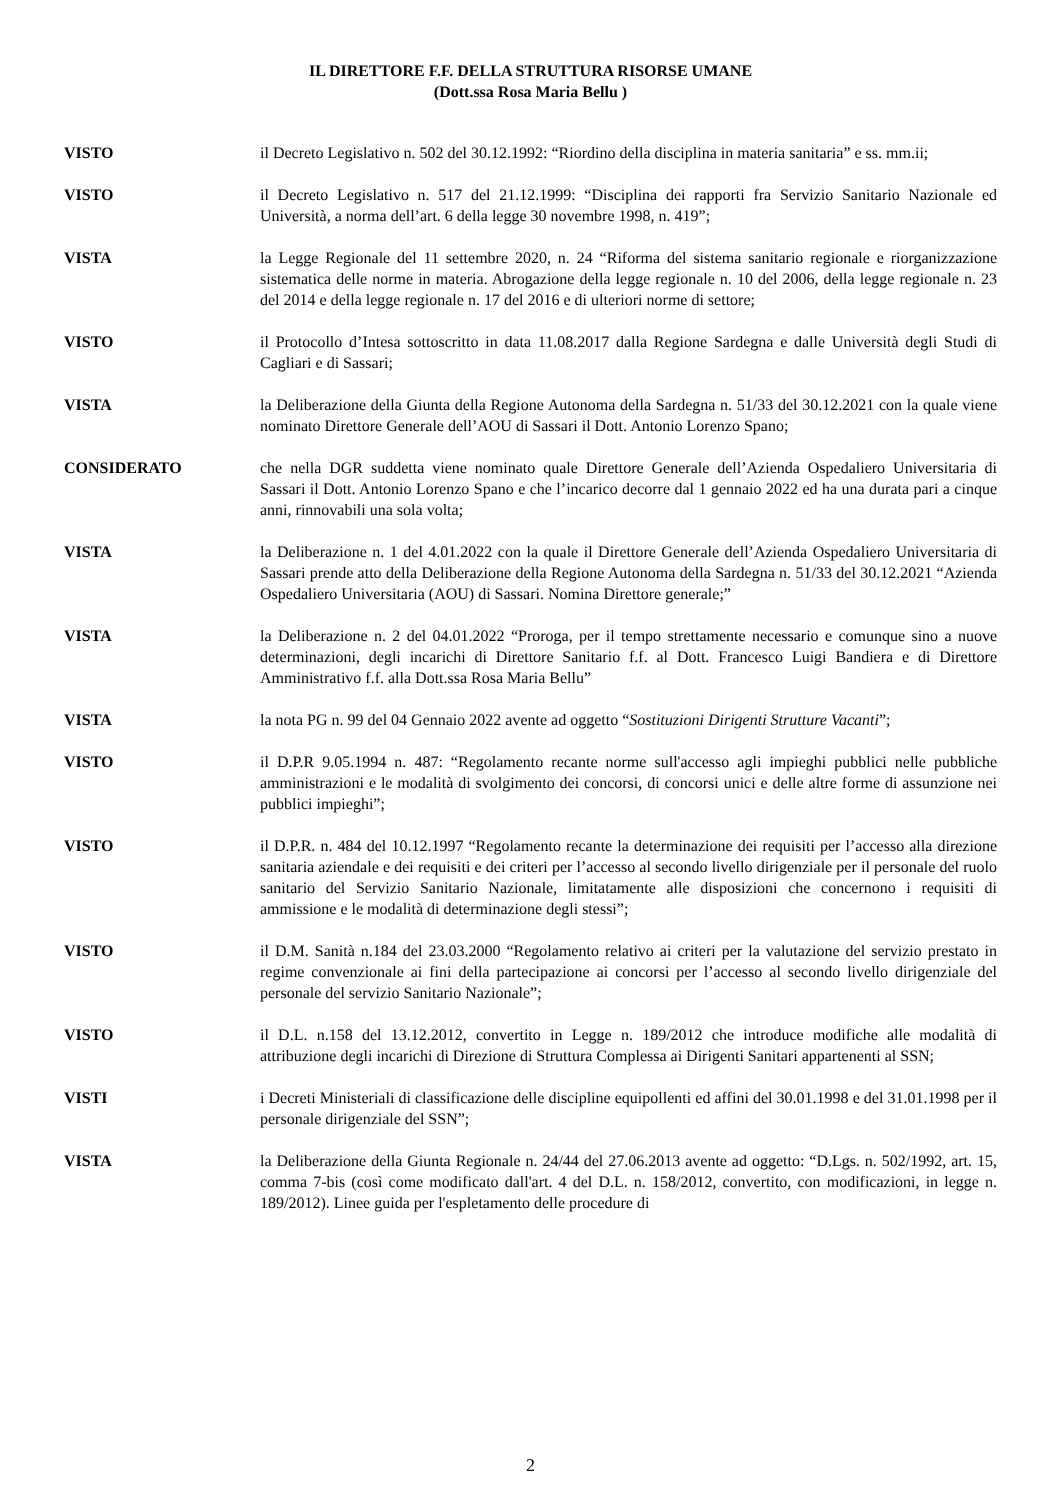IL DIRETTORE F.F. DELLA STRUTTURA RISORSE UMANE
(Dott.ssa Rosa Maria Bellu )
VISTO il Decreto Legislativo n. 502 del 30.12.1992: “Riordino della disciplina in materia sanitaria” e ss. mm.ii;
VISTO il Decreto Legislativo n. 517 del 21.12.1999: “Disciplina dei rapporti fra Servizio Sanitario Nazionale ed Università, a norma dell’art. 6 della legge 30 novembre 1998, n. 419”;
VISTA la Legge Regionale del 11 settembre 2020, n. 24 “Riforma del sistema sanitario regionale e riorganizzazione sistematica delle norme in materia. Abrogazione della legge regionale n. 10 del 2006, della legge regionale n. 23 del 2014 e della legge regionale n. 17 del 2016 e di ulteriori norme di settore;
VISTO il Protocollo d’Intesa sottoscritto in data 11.08.2017 dalla Regione Sardegna e dalle Università degli Studi di Cagliari e di Sassari;
VISTA la Deliberazione della Giunta della Regione Autonoma della Sardegna n. 51/33 del 30.12.2021 con la quale viene nominato Direttore Generale dell’AOU di Sassari il Dott. Antonio Lorenzo Spano;
CONSIDERATO che nella DGR suddetta viene nominato quale Direttore Generale dell’Azienda Ospedaliero Universitaria di Sassari il Dott. Antonio Lorenzo Spano e che l’incarico decorre dal 1 gennaio 2022 ed ha una durata pari a cinque anni, rinnovabili una sola volta;
VISTA la Deliberazione n. 1 del 4.01.2022 con la quale il Direttore Generale dell’Azienda Ospedaliero Universitaria di Sassari prende atto della Deliberazione della Regione Autonoma della Sardegna n. 51/33 del 30.12.2021 “Azienda Ospedaliero Universitaria (AOU) di Sassari. Nomina Direttore generale;”
VISTA la Deliberazione n. 2 del 04.01.2022 “Proroga, per il tempo strettamente necessario e comunque sino a nuove determinazioni, degli incarichi di Direttore Sanitario f.f. al Dott. Francesco Luigi Bandiera e di Direttore Amministrativo f.f. alla Dott.ssa Rosa Maria Bellu”
VISTA la nota PG n. 99 del 04 Gennaio 2022 avente ad oggetto “Sostituzioni Dirigenti Strutture Vacanti”;
VISTO il D.P.R 9.05.1994 n. 487: “Regolamento recante norme sull'accesso agli impieghi pubblici nelle pubbliche amministrazioni e le modalità di svolgimento dei concorsi, di concorsi unici e delle altre forme di assunzione nei pubblici impieghi”;
VISTO il D.P.R. n. 484 del 10.12.1997 “Regolamento recante la determinazione dei requisiti per l’accesso alla direzione sanitaria aziendale e dei requisiti e dei criteri per l’accesso al secondo livello dirigenziale per il personale del ruolo sanitario del Servizio Sanitario Nazionale, limitatamente alle disposizioni che concernono i requisiti di ammissione e le modalità di determinazione degli stessi”;
VISTO il D.M. Sanità n.184 del 23.03.2000 “Regolamento relativo ai criteri per la valutazione del servizio prestato in regime convenzionale ai fini della partecipazione ai concorsi per l’accesso al secondo livello dirigenziale del personale del servizio Sanitario Nazionale”;
VISTO il D.L. n.158 del 13.12.2012, convertito in Legge n. 189/2012 che introduce modifiche alle modalità di attribuzione degli incarichi di Direzione di Struttura Complessa ai Dirigenti Sanitari appartenenti al SSN;
VISTI i Decreti Ministeriali di classificazione delle discipline equipollenti ed affini del 30.01.1998 e del 31.01.1998 per il personale dirigenziale del SSN”;
VISTA la Deliberazione della Giunta Regionale n. 24/44 del 27.06.2013 avente ad oggetto: “D.Lgs. n. 502/1992, art. 15, comma 7-bis (così come modificato dall'art. 4 del D.L. n. 158/2012, convertito, con modificazioni, in legge n. 189/2012). Linee guida per l'espletamento delle procedure di
2